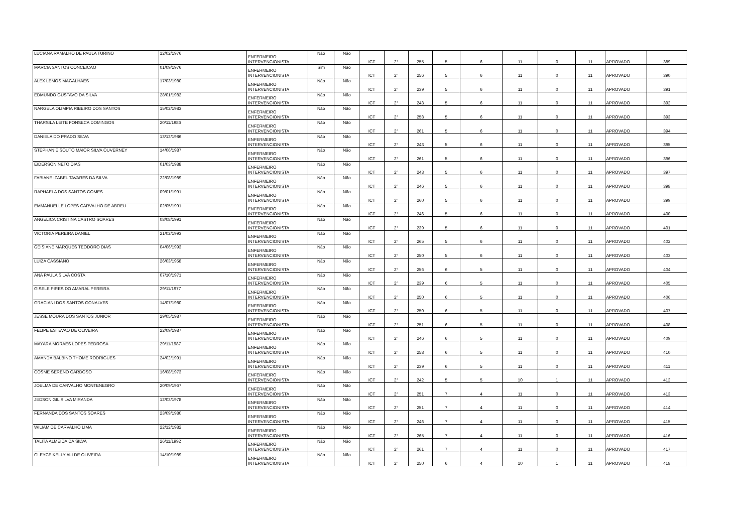| LUCIANA RAMALHO DE PAULA TURINO | 12/02/1976 | ENFERMEIRO INTERVENCIONISTA | Não | Não | ICT | 2° | 255 | 5 | 6 | 11 | 0 | 11 | APROVADO | 389 |
| MARCIA SANTOS CONCEICAO | 01/09/1976 | ENFERMEIRO INTERVENCIONISTA | Sim | Não | ICT | 2° | 256 | 5 | 6 | 11 | 0 | 11 | APROVADO | 390 |
| ALEX LEMOS MAGALHAES | 17/03/1980 | ENFERMEIRO INTERVENCIONISTA | Não | Não | ICT | 2° | 239 | 5 | 6 | 11 | 0 | 11 | APROVADO | 391 |
| EDMUNDO GUSTAVO DA SILVA | 28/01/1982 | ENFERMEIRO INTERVENCIONISTA | Não | Não | ICT | 2° | 243 | 5 | 6 | 11 | 0 | 11 | APROVADO | 392 |
| NARGELA OLIMPIA RIBEIRO DOS SANTOS | 15/02/1983 | ENFERMEIRO INTERVENCIONISTA | Não | Não | ICT | 2° | 258 | 5 | 6 | 11 | 0 | 11 | APROVADO | 393 |
| THARSILA LEITE FONSECA DOMINGOS | 20/11/1986 | ENFERMEIRO INTERVENCIONISTA | Não | Não | ICT | 2° | 261 | 5 | 6 | 11 | 0 | 11 | APROVADO | 394 |
| DANIELA DO PRADO SILVA | 13/12/1986 | ENFERMEIRO INTERVENCIONISTA | Não | Não | ICT | 2° | 243 | 5 | 6 | 11 | 0 | 11 | APROVADO | 395 |
| STEPHANIE SOUTO MAIOR SILVA OUVERNEY | 14/06/1987 | ENFERMEIRO INTERVENCIONISTA | Não | Não | ICT | 2° | 261 | 5 | 6 | 11 | 0 | 11 | APROVADO | 396 |
| EIDERSON NETO DIAS | 01/03/1988 | ENFERMEIRO INTERVENCIONISTA | Não | Não | ICT | 2° | 243 | 5 | 6 | 11 | 0 | 11 | APROVADO | 397 |
| FABIANE IZABEL TAVARES DA SILVA | 22/08/1989 | ENFERMEIRO INTERVENCIONISTA | Não | Não | ICT | 2° | 246 | 5 | 6 | 11 | 0 | 11 | APROVADO | 398 |
| RAPHAELA DOS SANTOS GOMES | 09/01/1991 | ENFERMEIRO INTERVENCIONISTA | Não | Não | ICT | 2° | 260 | 5 | 6 | 11 | 0 | 11 | APROVADO | 399 |
| EMMANUELLE LOPES CARVALHO DE ABREU | 02/05/1991 | ENFERMEIRO INTERVENCIONISTA | Não | Não | ICT | 2° | 246 | 5 | 6 | 11 | 0 | 11 | APROVADO | 400 |
| ANGELICA CRISTINA CASTRO SOARES | 08/08/1991 | ENFERMEIRO INTERVENCIONISTA | Não | Não | ICT | 2° | 239 | 5 | 6 | 11 | 0 | 11 | APROVADO | 401 |
| VICTORIA PEREIRA DANIEL | 21/02/1993 | ENFERMEIRO INTERVENCIONISTA | Não | Não | ICT | 2° | 265 | 5 | 6 | 11 | 0 | 11 | APROVADO | 402 |
| GEISIANE MARQUES TEODORO DIAS | 04/06/1993 | ENFERMEIRO INTERVENCIONISTA | Não | Não | ICT | 2° | 250 | 5 | 6 | 11 | 0 | 11 | APROVADO | 403 |
| LUIZA CASSIANO | 26/03/1958 | ENFERMEIRO INTERVENCIONISTA | Não | Não | ICT | 2° | 256 | 6 | 5 | 11 | 0 | 11 | APROVADO | 404 |
| ANA PAULA SILVA COSTA | 07/10/1971 | ENFERMEIRO INTERVENCIONISTA | Não | Não | ICT | 2° | 239 | 6 | 5 | 11 | 0 | 11 | APROVADO | 405 |
| GISELE PIRES DO AMARAL PEREIRA | 29/11/1977 | ENFERMEIRO INTERVENCIONISTA | Não | Não | ICT | 2° | 250 | 6 | 5 | 11 | 0 | 11 | APROVADO | 406 |
| GRACIANI DOS SANTOS GONALVES | 14/07/1980 | ENFERMEIRO INTERVENCIONISTA | Não | Não | ICT | 2° | 250 | 6 | 5 | 11 | 0 | 11 | APROVADO | 407 |
| JESSE MOURA DOS SANTOS JUNIOR | 29/05/1987 | ENFERMEIRO INTERVENCIONISTA | Não | Não | ICT | 2° | 251 | 6 | 5 | 11 | 0 | 11 | APROVADO | 408 |
| FELIPE ESTEVAO DE OLIVEIRA | 22/09/1987 | ENFERMEIRO INTERVENCIONISTA | Não | Não | ICT | 2° | 246 | 6 | 5 | 11 | 0 | 11 | APROVADO | 409 |
| MAYARA MORAES LOPES PEDROSA | 29/11/1987 | ENFERMEIRO INTERVENCIONISTA | Não | Não | ICT | 2° | 258 | 6 | 5 | 11 | 0 | 11 | APROVADO | 410 |
| AMANDA BALBINO THOME RODRIGUES | 24/02/1991 | ENFERMEIRO INTERVENCIONISTA | Não | Não | ICT | 2° | 239 | 6 | 5 | 11 | 0 | 11 | APROVADO | 411 |
| COSME SERENO CARDOSO | 16/08/1973 | ENFERMEIRO INTERVENCIONISTA | Não | Não | ICT | 2° | 242 | 5 | 5 | 10 | 1 | 11 | APROVADO | 412 |
| JOELMA DE CARVALHO MONTENEGRO | 20/09/1967 | ENFERMEIRO INTERVENCIONISTA | Não | Não | ICT | 2° | 251 | 7 | 4 | 11 | 0 | 11 | APROVADO | 413 |
| JEDSON GIL SILVA MIRANDA | 12/03/1978 | ENFERMEIRO INTERVENCIONISTA | Não | Não | ICT | 2° | 251 | 7 | 4 | 11 | 0 | 11 | APROVADO | 414 |
| FERNANDA DOS SANTOS SOARES | 23/09/1980 | ENFERMEIRO INTERVENCIONISTA | Não | Não | ICT | 2° | 246 | 7 | 4 | 11 | 0 | 11 | APROVADO | 415 |
| WILIAM DE CARVALHO LIMA | 22/12/1982 | ENFERMEIRO INTERVENCIONISTA | Não | Não | ICT | 2° | 265 | 7 | 4 | 11 | 0 | 11 | APROVADO | 416 |
| TALITA ALMEIDA DA SILVA | 26/11/1992 | ENFERMEIRO INTERVENCIONISTA | Não | Não | ICT | 2° | 261 | 7 | 4 | 11 | 0 | 11 | APROVADO | 417 |
| GLEYCE KELLY ALI DE OLIVEIRA | 14/10/1989 | ENFERMEIRO INTERVENCIONISTA | Não | Não | ICT | 2° | 250 | 6 | 4 | 10 | 1 | 11 | APROVADO | 418 |